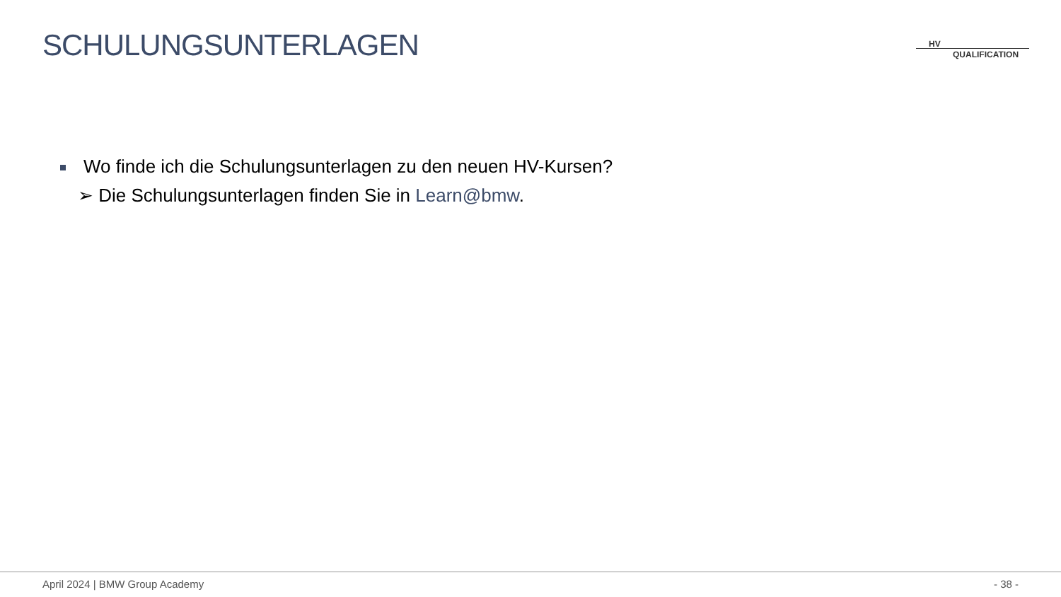SCHULUNGSUNTERLAGEN
HV
QUALIFICATION
Wo finde ich die Schulungsunterlagen zu den neuen HV-Kursen?
➢ Die Schulungsunterlagen finden Sie in Learn@bmw.
April 2024 | BMW Group Academy - 38 -